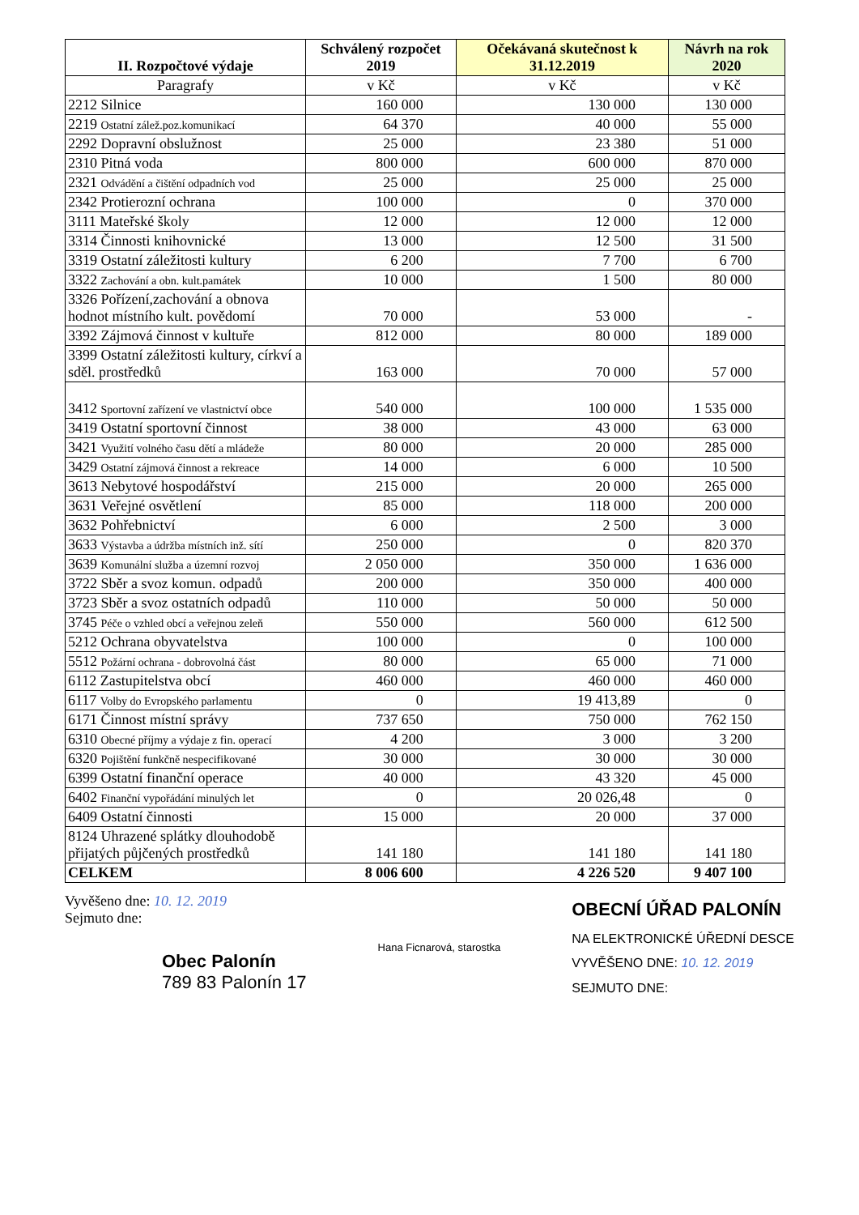| II. Rozpočtové výdaje | Schválený rozpočet 2019 | Očekávaná skutečnost k 31.12.2019 | Návrh na rok 2020 |
| --- | --- | --- | --- |
| Paragrafy | v Kč | v Kč | v Kč |
| 2212 Silnice | 160 000 | 130 000 | 130 000 |
| 2219 Ostatní zálež.poz.komunikací | 64 370 | 40 000 | 55 000 |
| 2292 Dopravní obslužnost | 25 000 | 23 380 | 51 000 |
| 2310 Pitná voda | 800 000 | 600 000 | 870 000 |
| 2321 Odvádění a čištění odpadních vod | 25 000 | 25 000 | 25 000 |
| 2342 Protierozní ochrana | 100 000 | 0 | 370 000 |
| 3111 Mateřské školy | 12 000 | 12 000 | 12 000 |
| 3314 Činnosti knihovnické | 13 000 | 12 500 | 31 500 |
| 3319 Ostatní záležitosti kultury | 6 200 | 7 700 | 6 700 |
| 3322 Zachování a obn. kult.památek | 10 000 | 1 500 | 80 000 |
| 3326 Pořízení,zachování a obnova hodnot místního kult. povědomí | 70 000 | 53 000 | - |
| 3392 Zájmová činnost v kultuře | 812 000 | 80 000 | 189 000 |
| 3399 Ostatní záležitosti kultury, církví a sděl. prostředků | 163 000 | 70 000 | 57 000 |
| 3412 Sportovní zařízení ve vlastnictví obce | 540 000 | 100 000 | 1 535 000 |
| 3419 Ostatní sportovní činnost | 38 000 | 43 000 | 63 000 |
| 3421 Využití volného času dětí a mládeže | 80 000 | 20 000 | 285 000 |
| 3429 Ostatní zájmová činnost a rekreace | 14 000 | 6 000 | 10 500 |
| 3613 Nebytové hospodářství | 215 000 | 20 000 | 265 000 |
| 3631 Veřejné osvětlení | 85 000 | 118 000 | 200 000 |
| 3632 Pohřebnictví | 6 000 | 2 500 | 3 000 |
| 3633 Výstavba a údržba místních inž. sítí | 250 000 | 0 | 820 370 |
| 3639 Komunální služba a územní rozvoj | 2 050 000 | 350 000 | 1 636 000 |
| 3722 Sběr a svoz komun. odpadů | 200 000 | 350 000 | 400 000 |
| 3723 Sběr a svoz ostatních odpadů | 110 000 | 50 000 | 50 000 |
| 3745 Péče o vzhled obcí a veřejnou zeleň | 550 000 | 560 000 | 612 500 |
| 5212 Ochrana obyvatelstva | 100 000 | 0 | 100 000 |
| 5512 Požární ochrana - dobrovolná část | 80 000 | 65 000 | 71 000 |
| 6112 Zastupitelstva obcí | 460 000 | 460 000 | 460 000 |
| 6117 Volby do Evropského parlamentu | 0 | 19 413,89 | 0 |
| 6171 Činnost místní správy | 737 650 | 750 000 | 762 150 |
| 6310 Obecné příjmy a výdaje z fin. operací | 4 200 | 3 000 | 3 200 |
| 6320 Pojištění funkčně nespecifikované | 30 000 | 30 000 | 30 000 |
| 6399 Ostatní finanční operace | 40 000 | 43 320 | 45 000 |
| 6402 Finanční vypořádání minulých let | 0 | 20 026,48 | 0 |
| 6409 Ostatní činnosti | 15 000 | 20 000 | 37 000 |
| 8124 Uhrazené splátky dlouhodobě přijatých půjčených prostředků | 141 180 | 141 180 | 141 180 |
| CELKEM | 8 006 600 | 4 226 520 | 9 407 100 |
Vyvěšeno dne: 10. 12. 2019
Sejmuto dne:
Obec Palonín
789 83 Palonín 17
Hana Ficnarová, starostka
OBECNÍ ÚŘAD PALONÍN
NA ELEKTRONICKÉ ÚŘEDNÍ DESCE
VYVĚŠENO DNE: 10. 12. 2019
SEJMUTO DNE: